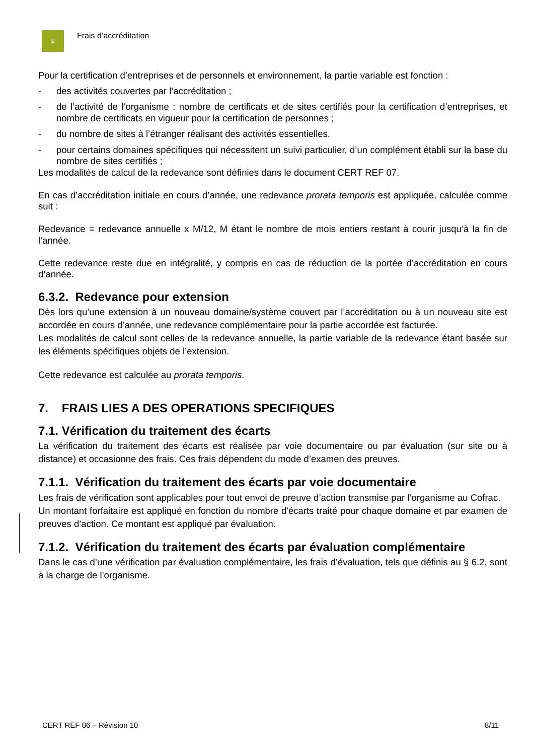♀
Frais d’accréditation
Pour la certification d’entreprises et de personnels et environnement, la partie variable est fonction :
- des activités couvertes par l’accréditation ;
- de l’activité de l’organisme : nombre de certificats et de sites certifiés pour la certification d’entreprises, et nombre de certificats en vigueur pour la certification de personnes ;
- du nombre de sites à l’étranger réalisant des activités essentielles.
- pour certains domaines spécifiques qui nécessitent un suivi particulier, d’un complément établi sur la base du nombre de sites certifiés ;
Les modalités de calcul de la redevance sont définies dans le document CERT REF 07.
En cas d’accréditation initiale en cours d’année, une redevance prorata temporis est appliquée, calculée comme suit :
Redevance = redevance annuelle x M/12, M étant le nombre de mois entiers restant à courir jusqu’à la fin de l’année.
Cette redevance reste due en intégralité, y compris en cas de réduction de la portée d’accréditation en cours d’année.
6.3.2. Redevance pour extension
Dès lors qu’une extension à un nouveau domaine/système couvert par l’accréditation ou à un nouveau site est accordée en cours d’année, une redevance complémentaire pour la partie accordée est facturée.
Les modalités de calcul sont celles de la redevance annuelle, la partie variable de la redevance étant basée sur les éléments spécifiques objets de l’extension.
Cette redevance est calculée au prorata temporis.
7. FRAIS LIES A DES OPERATIONS SPECIFIQUES
7.1. Vérification du traitement des écarts
La vérification du traitement des écarts est réalisée par voie documentaire ou par évaluation (sur site ou à distance) et occasionne des frais. Ces frais dépendent du mode d’examen des preuves.
7.1.1. Vérification du traitement des écarts par voie documentaire
Les frais de vérification sont applicables pour tout envoi de preuve d’action transmise par l’organisme au Cofrac.
Un montant forfaitaire est appliqué en fonction du nombre d'écarts traité pour chaque domaine et par examen de preuves d’action. Ce montant est appliqué par évaluation.
7.1.2. Vérification du traitement des écarts par évaluation complémentaire
Dans le cas d’une vérification par évaluation complémentaire, les frais d’évaluation, tels que définis au § 6.2, sont à la charge de l’organisme.
CERT REF 06 – Révision 10 8/11